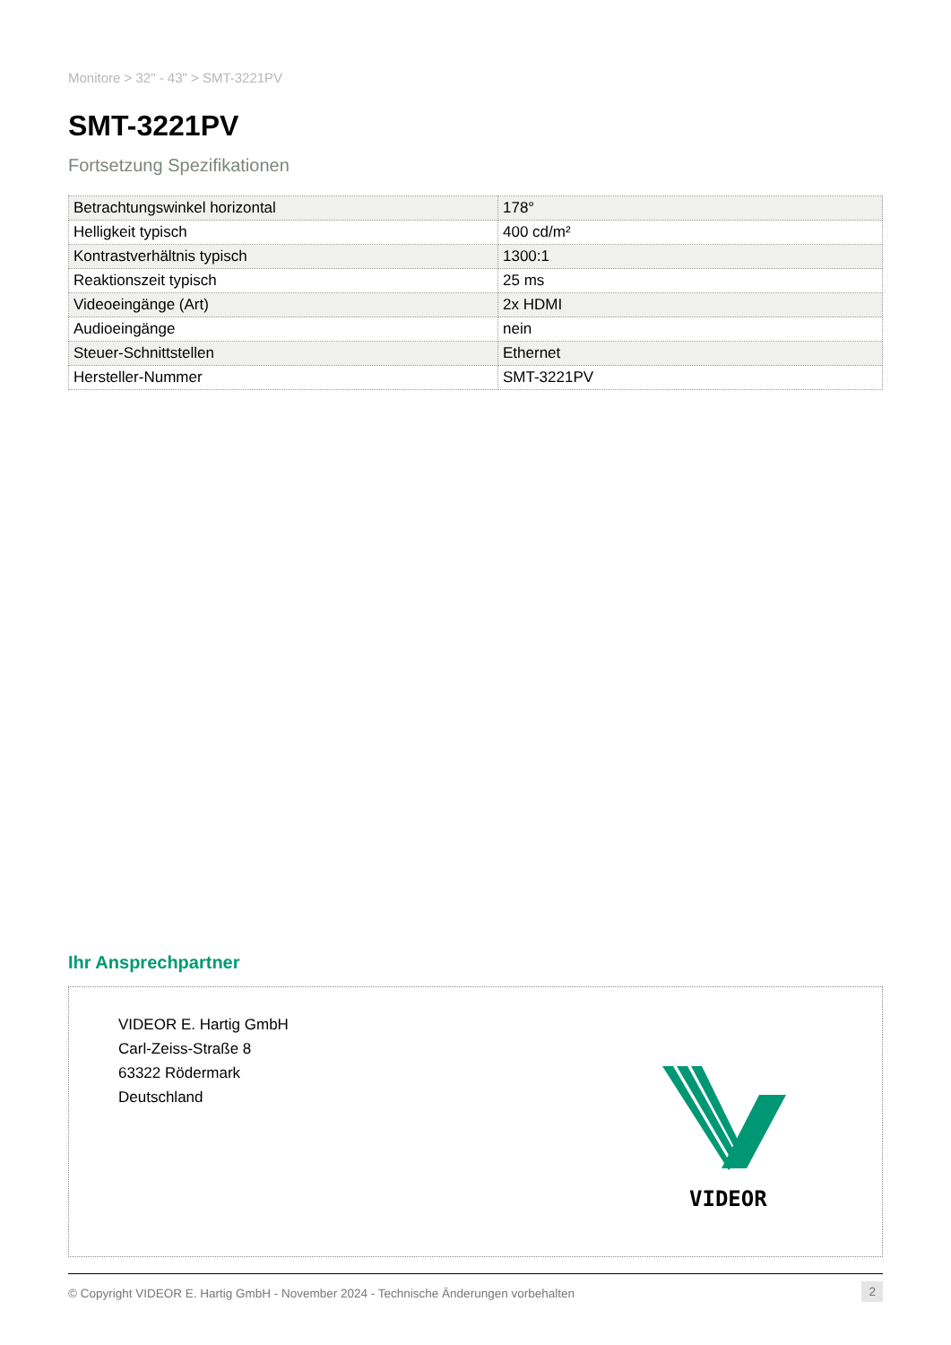Monitore > 32" - 43" > SMT-3221PV
SMT-3221PV
Fortsetzung Spezifikationen
| Betrachtungswinkel horizontal | 178° |
| Helligkeit typisch | 400 cd/m² |
| Kontrastverhältnis typisch | 1300:1 |
| Reaktionszeit typisch | 25 ms |
| Videoeingänge (Art) | 2x HDMI |
| Audioeingänge | nein |
| Steuer-Schnittstellen | Ethernet |
| Hersteller-Nummer | SMT-3221PV |
Ihr Ansprechpartner
VIDEOR E. Hartig GmbH
Carl-Zeiss-Straße 8
63322 Rödermark
Deutschland
VIDEOR
© Copyright VIDEOR E. Hartig GmbH - November 2024 - Technische Änderungen vorbehalten 2